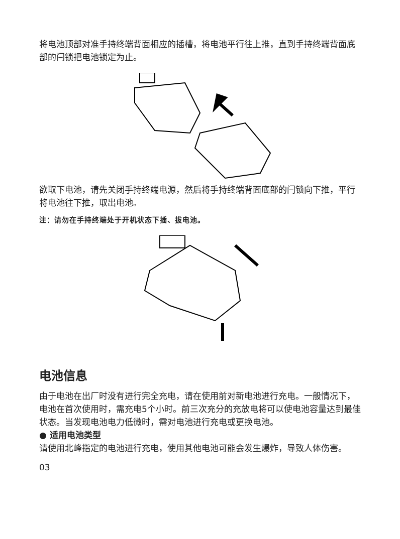将电池顶部对准手持终端背面相应的插槽，将电池平行往上推，直到手持终端背面底部的闩锁把电池锁定为止。
欲取下电池，请先关闭手持终端电源，然后将手持终端背面底部的闩锁向下推，平行将电池往下推，取出电池。
注：请勿在手持终端处于开机状态下插、拔电池。
电池信息
由于电池在出厂时没有进行完全充电，请在使用前对新电池进行充电。一般情况下，电池在首次使用时，需充电5个小时。前三次充分的充放电将可以使电池容量达到最佳状态。当发现电池电力低微时，需对电池进行充电或更换电池。
● 适用电池类型
请使用北峰指定的电池进行充电，使用其他电池可能会发生爆炸，导致人体伤害。
03